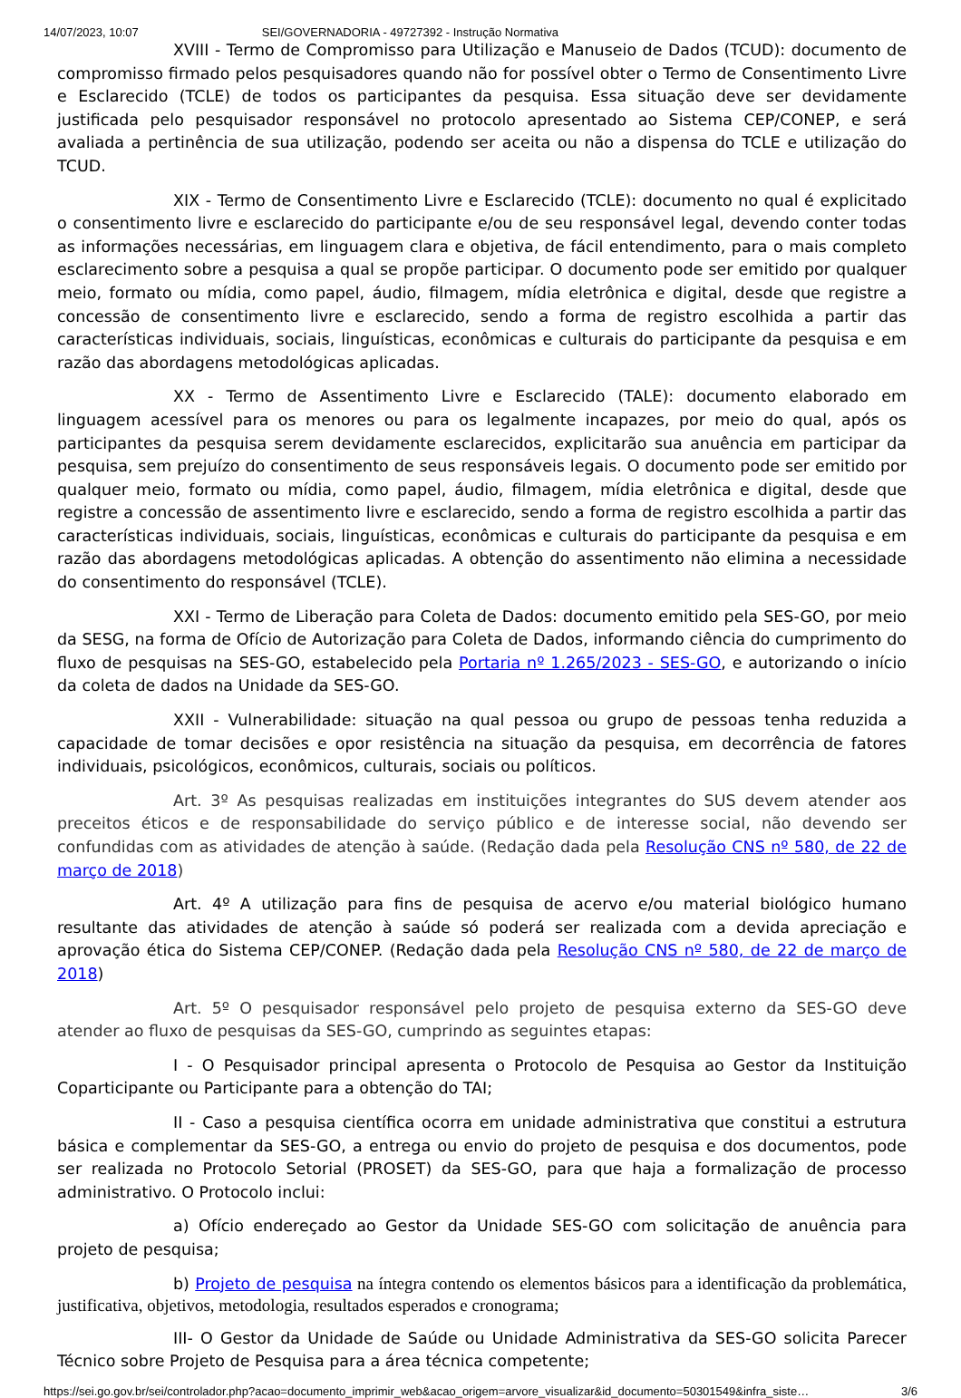14/07/2023, 10:07 SEI/GOVERNADORIA - 49727392 - Instrução Normativa
XVIII - Termo de Compromisso para Utilização e Manuseio de Dados (TCUD): documento de compromisso firmado pelos pesquisadores quando não for possível obter o Termo de Consentimento Livre e Esclarecido (TCLE) de todos os participantes da pesquisa. Essa situação deve ser devidamente justificada pelo pesquisador responsável no protocolo apresentado ao Sistema CEP/CONEP, e será avaliada a pertinência de sua utilização, podendo ser aceita ou não a dispensa do TCLE e utilização do TCUD.
XIX - Termo de Consentimento Livre e Esclarecido (TCLE): documento no qual é explicitado o consentimento livre e esclarecido do participante e/ou de seu responsável legal, devendo conter todas as informações necessárias, em linguagem clara e objetiva, de fácil entendimento, para o mais completo esclarecimento sobre a pesquisa a qual se propõe participar. O documento pode ser emitido por qualquer meio, formato ou mídia, como papel, áudio, filmagem, mídia eletrônica e digital, desde que registre a concessão de consentimento livre e esclarecido, sendo a forma de registro escolhida a partir das características individuais, sociais, linguísticas, econômicas e culturais do participante da pesquisa e em razão das abordagens metodológicas aplicadas.
XX - Termo de Assentimento Livre e Esclarecido (TALE): documento elaborado em linguagem acessível para os menores ou para os legalmente incapazes, por meio do qual, após os participantes da pesquisa serem devidamente esclarecidos, explicitarão sua anuência em participar da pesquisa, sem prejuízo do consentimento de seus responsáveis legais. O documento pode ser emitido por qualquer meio, formato ou mídia, como papel, áudio, filmagem, mídia eletrônica e digital, desde que registre a concessão de assentimento livre e esclarecido, sendo a forma de registro escolhida a partir das características individuais, sociais, linguísticas, econômicas e culturais do participante da pesquisa e em razão das abordagens metodológicas aplicadas. A obtenção do assentimento não elimina a necessidade do consentimento do responsável (TCLE).
XXI - Termo de Liberação para Coleta de Dados: documento emitido pela SES-GO, por meio da SESG, na forma de Ofício de Autorização para Coleta de Dados, informando ciência do cumprimento do fluxo de pesquisas na SES-GO, estabelecido pela Portaria nº 1.265/2023 - SES-GO, e autorizando o início da coleta de dados na Unidade da SES-GO.
XXII - Vulnerabilidade: situação na qual pessoa ou grupo de pessoas tenha reduzida a capacidade de tomar decisões e opor resistência na situação da pesquisa, em decorrência de fatores individuais, psicológicos, econômicos, culturais, sociais ou políticos.
Art. 3º As pesquisas realizadas em instituições integrantes do SUS devem atender aos preceitos éticos e de responsabilidade do serviço público e de interesse social, não devendo ser confundidas com as atividades de atenção à saúde. (Redação dada pela Resolução CNS nº 580, de 22 de março de 2018)
Art. 4º A utilização para fins de pesquisa de acervo e/ou material biológico humano resultante das atividades de atenção à saúde só poderá ser realizada com a devida apreciação e aprovação ética do Sistema CEP/CONEP. (Redação dada pela Resolução CNS nº 580, de 22 de março de 2018)
Art. 5º O pesquisador responsável pelo projeto de pesquisa externo da SES-GO deve atender ao fluxo de pesquisas da SES-GO, cumprindo as seguintes etapas:
I - O Pesquisador principal apresenta o Protocolo de Pesquisa ao Gestor da Instituição Coparticipante ou Participante para a obtenção do TAI;
II - Caso a pesquisa científica ocorra em unidade administrativa que constitui a estrutura básica e complementar da SES-GO, a entrega ou envio do projeto de pesquisa e dos documentos, pode ser realizada no Protocolo Setorial (PROSET) da SES-GO, para que haja a formalização de processo administrativo. O Protocolo inclui:
a) Ofício endereçado ao Gestor da Unidade SES-GO com solicitação de anuência para projeto de pesquisa;
b) Projeto de pesquisa na íntegra contendo os elementos básicos para a identificação da problemática, justificativa, objetivos, metodologia, resultados esperados e cronograma;
III- O Gestor da Unidade de Saúde ou Unidade Administrativa da SES-GO solicita Parecer Técnico sobre Projeto de Pesquisa para a área técnica competente;
https://sei.go.gov.br/sei/controlador.php?acao=documento_imprimir_web&acao_origem=arvore_visualizar&id_documento=50301549&infra_siste… 3/6